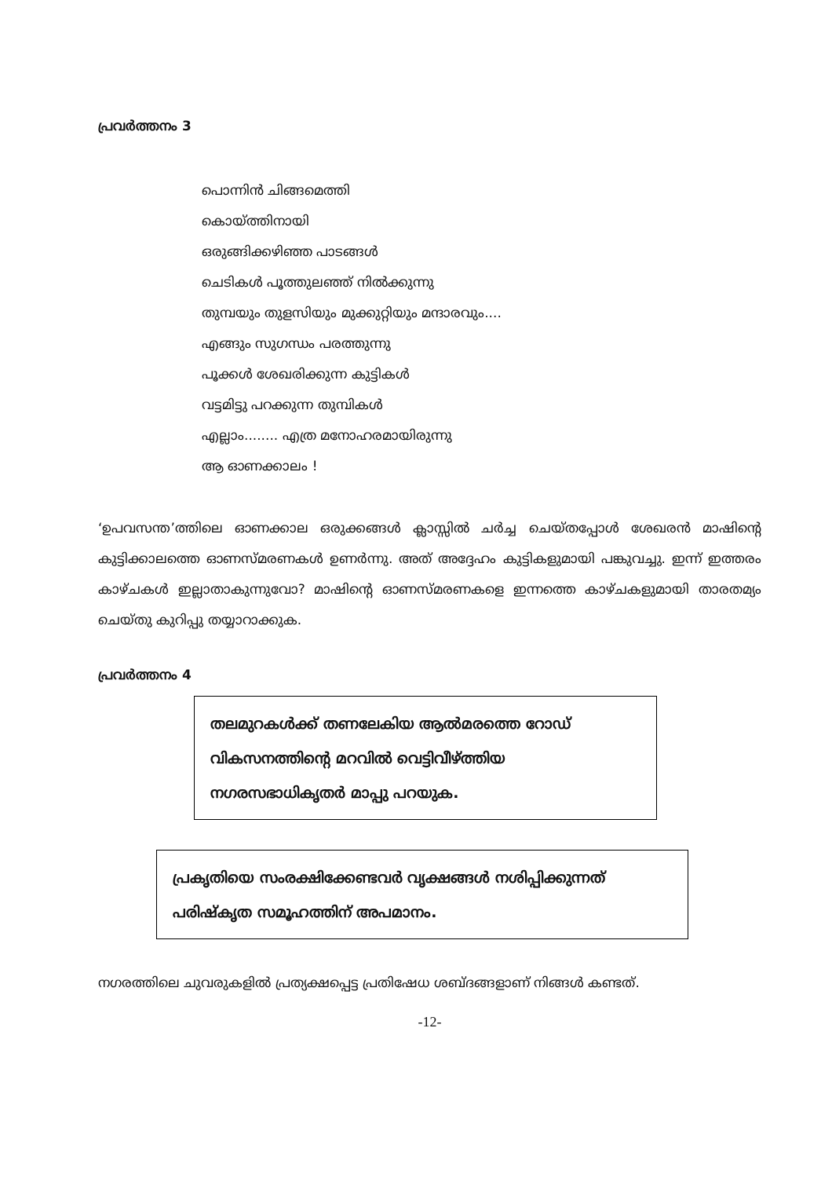പ്രവർത്തനം 3
പൊന്നിൻ ചിങ്ങമെത്തി
കൊയ്ത്തിനായി
ഒരുങ്ങിക്കഴിഞ്ഞ പാടങ്ങൾ
ചെടികൾ പൂത്തുലഞ്ഞ് നിൽക്കുന്നു
തുമ്പയും തുളസിയും മുക്കുറ്റിയും മന്ദാരവും....
എങ്ങും സുഗന്ധം പരത്തുന്നു
പൂക്കൾ ശേഖരിക്കുന്ന കുട്ടികൾ
വട്ടമിട്ടു പറക്കുന്ന തുമ്പികൾ
എല്ലാം........ എത്ര മനോഹരമായിരുന്നു
ആ ഓണക്കാലം !
‘ഉപവസന്ത’ത്തിലെ ഓണക്കാല ഒരുക്കങ്ങൾ ക്ലാസ്സിൽ ചർച്ച ചെയ്തപ്പോൾ ശേഖരൻ മാഷിന്റെ കുട്ടിക്കാലത്തെ ഓണസ്മരണകൾ ഉണർന്നു. അത് അദ്ദേഹം കുട്ടികളുമായി പങ്കുവച്ചു. ഇന്ന് ഇത്തരം കാഴ്ചകൾ ഇല്ലാതാകുന്നുവോ? മാഷിന്റെ ഓണസ്മരണകളെ ഇന്നത്തെ കാഴ്ചകളുമായി താരതമ്യം ചെയ്തു കുറിപ്പു തയ്യാറാക്കുക.
പ്രവർത്തനം 4
തലമുറകൾക്ക് തണലേകിയ ആൽമരത്തെ റോഡ് വികസനത്തിന്റെ മറവിൽ വെട്ടിവീഴ്ത്തിയ നഗരസഭാധികൃതർ മാപ്പു പറയുക.
പ്രകൃതിയെ സംരക്ഷിക്കേണ്ടവർ വൃക്ഷങ്ങൾ നശിപ്പിക്കുന്നത് പരിഷ്കൃത സമൂഹത്തിന് അപമാനം.
നഗരത്തിലെ ചുവരുകളിൽ പ്രത്യക്ഷപ്പെട്ട പ്രതിഷേധ ശബ്ദങ്ങളാണ് നിങ്ങൾ കണ്ടത്.
-12-